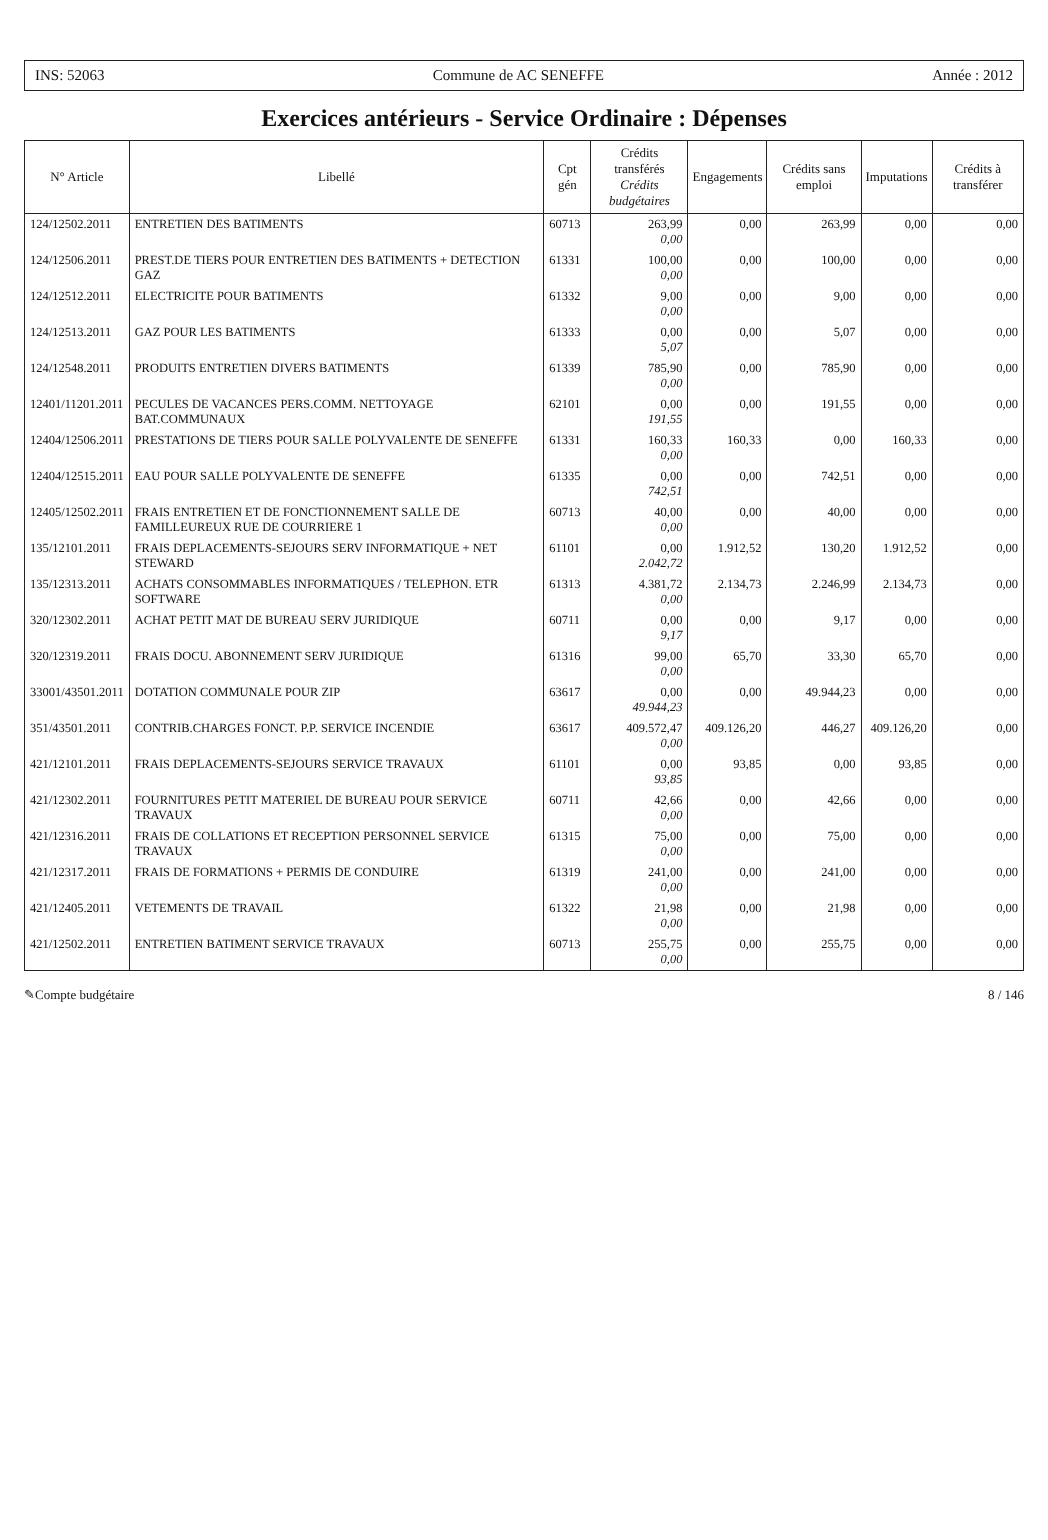INS: 52063 Commune de AC SENEFFE Année : 2012
Exercices antérieurs - Service Ordinaire : Dépenses
| N° Article | Libellé | Cpt gén | Crédits transférés Crédits budgétaires | Engagements | Crédits sans emploi | Imputations | Crédits à transférer |
| --- | --- | --- | --- | --- | --- | --- | --- |
| 124/12502.2011 | ENTRETIEN DES BATIMENTS | 60713 | 263,99 0,00 | 0,00 | 263,99 | 0,00 | 0,00 |
| 124/12506.2011 | PREST.DE TIERS POUR ENTRETIEN DES BATIMENTS + DETECTION GAZ | 61331 | 100,00 0,00 | 0,00 | 100,00 | 0,00 | 0,00 |
| 124/12512.2011 | ELECTRICITE POUR BATIMENTS | 61332 | 9,00 0,00 | 0,00 | 9,00 | 0,00 | 0,00 |
| 124/12513.2011 | GAZ POUR LES BATIMENTS | 61333 | 0,00 5,07 | 0,00 | 5,07 | 0,00 | 0,00 |
| 124/12548.2011 | PRODUITS ENTRETIEN DIVERS BATIMENTS | 61339 | 785,90 0,00 | 0,00 | 785,90 | 0,00 | 0,00 |
| 12401/11201.2011 | PECULES DE VACANCES PERS.COMM. NETTOYAGE BAT.COMMUNAUX | 62101 | 0,00 191,55 | 0,00 | 191,55 | 0,00 | 0,00 |
| 12404/12506.2011 | PRESTATIONS DE TIERS POUR SALLE POLYVALENTE DE SENEFFE | 61331 | 160,33 0,00 | 160,33 | 0,00 | 160,33 | 0,00 |
| 12404/12515.2011 | EAU POUR SALLE POLYVALENTE DE SENEFFE | 61335 | 0,00 742,51 | 0,00 | 742,51 | 0,00 | 0,00 |
| 12405/12502.2011 | FRAIS ENTRETIEN ET DE FONCTIONNEMENT SALLE DE FAMILLEUREUX RUE DE COURRIERE 1 | 60713 | 40,00 0,00 | 0,00 | 40,00 | 0,00 | 0,00 |
| 135/12101.2011 | FRAIS DEPLACEMENTS-SEJOURS SERV INFORMATIQUE + NET STEWARD | 61101 | 0,00 2.042,72 | 1.912,52 | 130,20 | 1.912,52 | 0,00 |
| 135/12313.2011 | ACHATS CONSOMMABLES INFORMATIQUES / TELEPHON. ETR SOFTWARE | 61313 | 4.381,72 0,00 | 2.134,73 | 2.246,99 | 2.134,73 | 0,00 |
| 320/12302.2011 | ACHAT PETIT MAT DE BUREAU SERV JURIDIQUE | 60711 | 0,00 9,17 | 0,00 | 9,17 | 0,00 | 0,00 |
| 320/12319.2011 | FRAIS DOCU. ABONNEMENT SERV JURIDIQUE | 61316 | 99,00 0,00 | 65,70 | 33,30 | 65,70 | 0,00 |
| 33001/43501.2011 | DOTATION COMMUNALE POUR ZIP | 63617 | 0,00 49.944,23 | 0,00 | 49.944,23 | 0,00 | 0,00 |
| 351/43501.2011 | CONTRIB.CHARGES FONCT. P.P. SERVICE INCENDIE | 63617 | 409.572,47 0,00 | 409.126,20 | 446,27 | 409.126,20 | 0,00 |
| 421/12101.2011 | FRAIS DEPLACEMENTS-SEJOURS SERVICE TRAVAUX | 61101 | 0,00 93,85 | 93,85 | 0,00 | 93,85 | 0,00 |
| 421/12302.2011 | FOURNITURES PETIT MATERIEL DE BUREAU POUR SERVICE TRAVAUX | 60711 | 42,66 0,00 | 0,00 | 42,66 | 0,00 | 0,00 |
| 421/12316.2011 | FRAIS DE COLLATIONS ET RECEPTION PERSONNEL SERVICE TRAVAUX | 61315 | 75,00 0,00 | 0,00 | 75,00 | 0,00 | 0,00 |
| 421/12317.2011 | FRAIS DE FORMATIONS + PERMIS DE CONDUIRE | 61319 | 241,00 0,00 | 0,00 | 241,00 | 0,00 | 0,00 |
| 421/12405.2011 | VETEMENTS DE TRAVAIL | 61322 | 21,98 0,00 | 0,00 | 21,98 | 0,00 | 0,00 |
| 421/12502.2011 | ENTRETIEN BATIMENT SERVICE TRAVAUX | 60713 | 255,75 0,00 | 0,00 | 255,75 | 0,00 | 0,00 |
✎Compte budgétaire 8 / 146